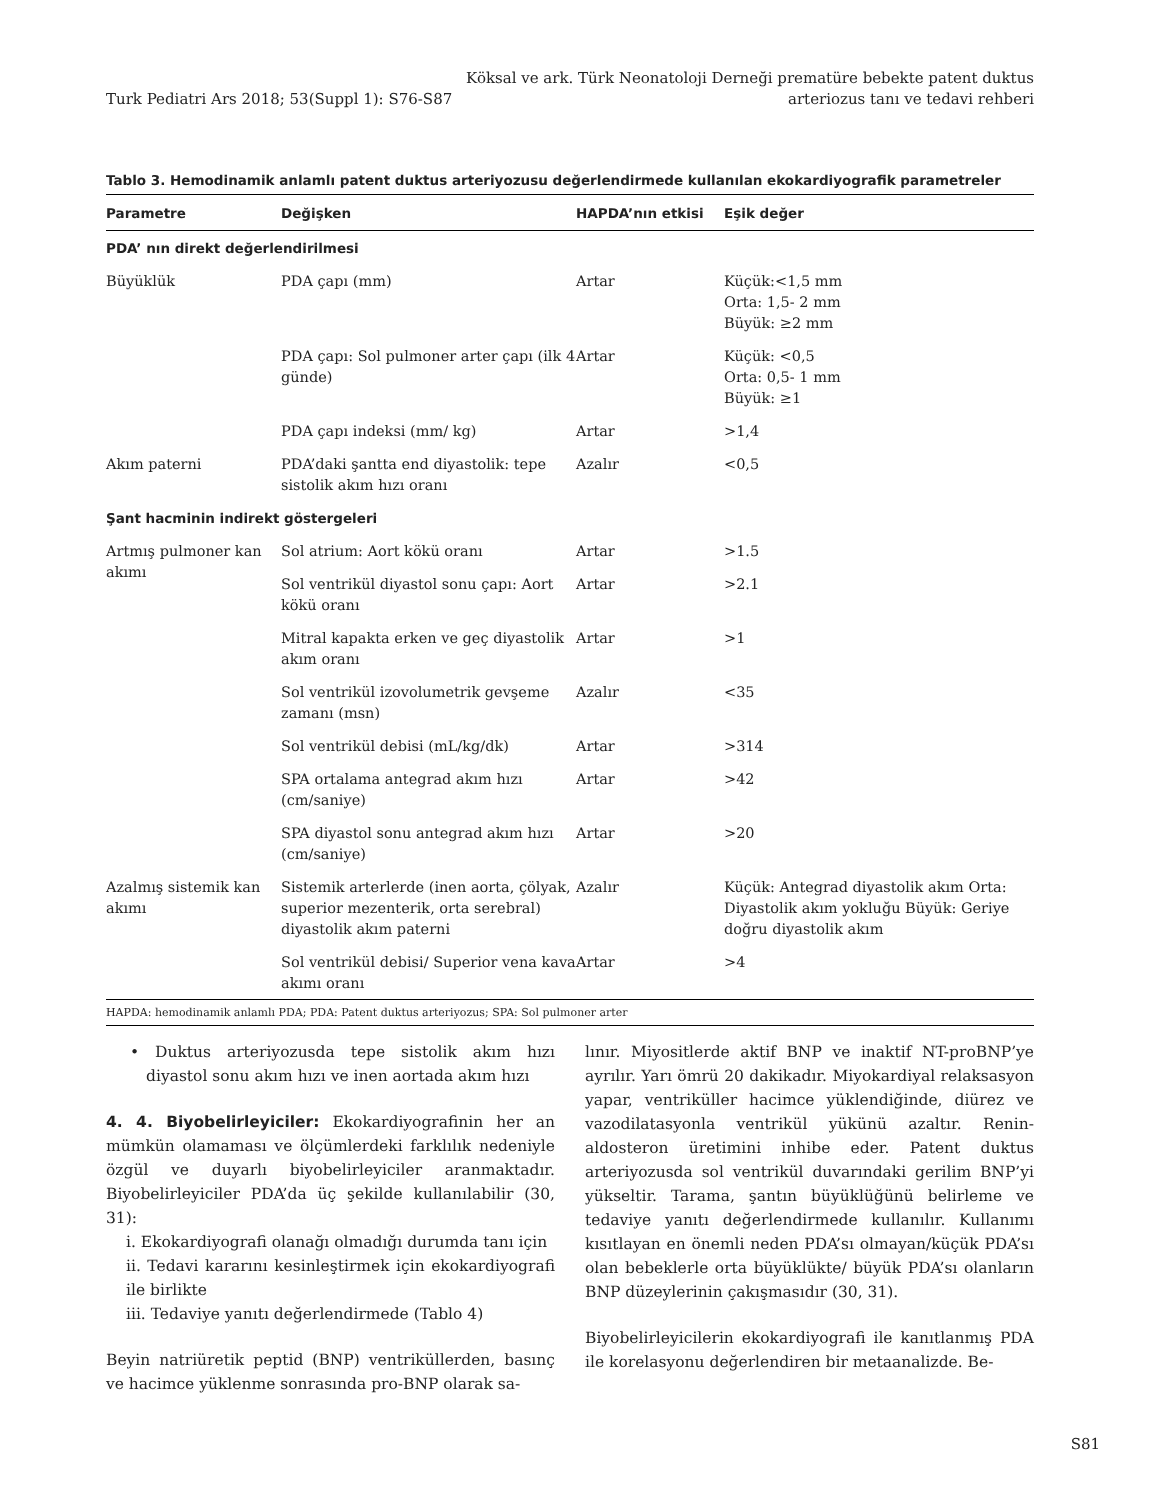Turk Pediatri Ars 2018; 53(Suppl 1): S76-S87
Köksal ve ark. Türk Neonatoloji Derneği prematüre bebekte patent duktus
arteriozus tanı ve tedavi rehberi
Tablo 3. Hemodinamik anlamlı patent duktus arteriyozusu değerlendirmede kullanılan ekokardiyografik parametreler
| Parametre | Değişken | HAPDA’nın etkisi | Eşik değer |
| --- | --- | --- | --- |
| PDA’ nın direkt değerlendirilmesi | | | |
| Büyüklük | PDA çapı (mm) | Artar | Küçük:<1,5 mm Orta: 1,5- 2 mm Büyük: ≥2 mm |
| | PDA çapı: Sol pulmoner arter çapı (ilk 4 günde) | Artar | Küçük: <0,5 Orta: 0,5- 1 mm Büyük: ≥1 |
| | PDA çapı indeksi (mm/ kg) | Artar | >1,4 |
| Akım paterni | PDA’daki şantta end diyastolik: tepe sistolik akım hızı oranı | Azalır | <0,5 |
| Şant hacminin indirekt göstergeleri | | | |
| Artmış pulmoner kan akımı | Sol atrium: Aort kökü oranı | Artar | >1.5 |
| | Sol ventrikül diyastol sonu çapı: Aort kökü oranı | Artar | >2.1 |
| | Mitral kapakta erken ve geç diyastolik akım oranı | Artar | >1 |
| | Sol ventrikül izovolumetrik gevşeme zamanı (msn) | Azalır | <35 |
| | Sol ventrikül debisi (mL/kg/dk) | Artar | >314 |
| | SPA ortalama antegrad akım hızı (cm/saniye) | Artar | >42 |
| | SPA diyastol sonu antegrad akım hızı (cm/saniye) | Artar | >20 |
| Azalmış sistemik kan akımı | Sistemik arterlerde (inen aorta, çölyak, superior mezenterik, orta serebral) diyastolik akım paterni | Azalır | Küçük: Antegrad diyastolik akım Orta: Diyastolik akım yokluğu Büyük: Geriye doğru diyastolik akım |
| | Sol ventrikül debisi/ Superior vena kava akımı oranı | Artar | >4 |
HAPDA: hemodinamik anlamlı PDA; PDA: Patent duktus arteriyozus; SPA: Sol pulmoner arter
• Duktus arteriyozusda tepe sistolik akım hızı diyastol sonu akım hızı ve inen aortada akım hızı
4. 4. Biyobelirleyiciler: Ekokardiyografinin her an mümkün olamaması ve ölçümlerdeki farklılık nedeniyle özgül ve duyarlı biyobelirleyiciler aranmaktadır. Biyobelirleyiciler PDA’da üç şekilde kullanılabilir (30, 31):
i. Ekokardiyografi olanağı olmadığı durumda tanı için
ii. Tedavi kararını kesinleştirmek için ekokardiyografi ile birlikte
iii. Tedaviye yanıtı değerlendirmede (Tablo 4)
Beyin natriüretik peptid (BNP) ventriküllerden, basınç ve hacimce yüklenme sonrasında pro-BNP olarak sa-
lınır. Miyositlerde aktif BNP ve inaktif NT-proBNP’ye ayrılır. Yarı ömrü 20 dakikadır. Miyokardiyal relaksasyon yapar, ventriküller hacimce yüklendiğinde, diürez ve vazodilatasyonla ventrikül yükünü azaltır. Renin-aldosteron üretimini inhibe eder. Patent duktus arteriyozusda sol ventrikül duvarındaki gerilim BNP’yi yükseltir. Tarama, şantın büyüklüğünü belirleme ve tedaviye yanıtı değerlendirmede kullanılır. Kullanımı kısıtlayan en önemli neden PDA’sı olmayan/küçük PDA’sı olan bebeklerle orta büyüklükte/ büyük PDA’sı olanların BNP düzeylerinin çakışmasıdır (30, 31).
Biyobelirleyicilerin ekokardiyografi ile kanıtlanmış PDA ile korelasyonu değerlendiren bir metaanalizde. Be-
S81